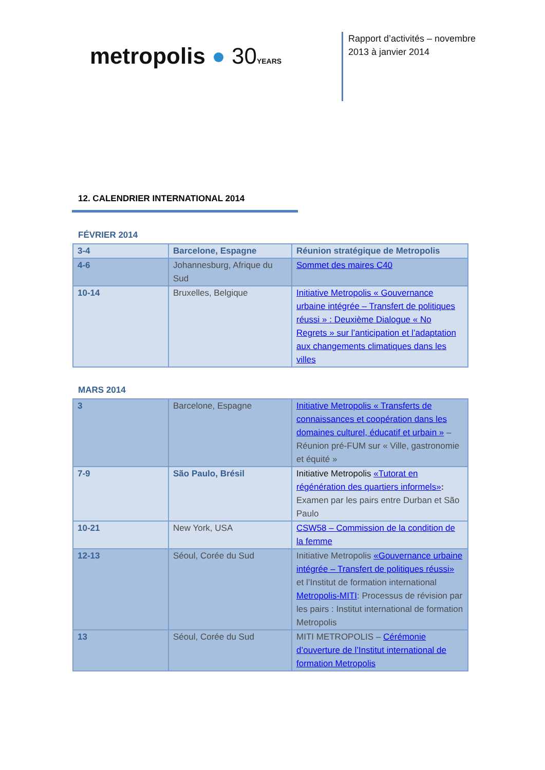metropolis ● 30 YEARS
Rapport d’activités – novembre
2013 à janvier 2014
12. CALENDRIER INTERNATIONAL 2014
FÉVRIER 2014
| 3-4 | Barcelone, Espagne | Réunion stratégique de Metropolis |
| 4-6 | Johannesburg, Afrique du Sud | Sommet des maires C40 |
| 10-14 | Bruxelles, Belgique | Initiative Metropolis « Gouvernance urbaine intégrée – Transfert de politiques réussi » : Deuxième Dialogue « No Regrets » sur l’anticipation et l’adaptation aux changements climatiques dans les villes |
MARS 2014
| 3 | Barcelone, Espagne | Initiative Metropolis « Transferts de connaissances et coopération dans les domaines culturel, éducatif et urbain » – Réunion pré-FUM sur « Ville, gastronomie et équité » |
| 7-9 | São Paulo, Brésil | Initiative Metropolis «Tutorat en régénération des quartiers informels» : Examen par les pairs entre Durban et São Paulo |
| 10-21 | New York, USA | CSW58 – Commission de la condition de la femme |
| 12-13 | Séoul, Corée du Sud | Initiative Metropolis «Gouvernance urbaine intégrée – Transfert de politiques réussi» et l’Institut de formation international Metropolis-MITI : Processus de révision par les pairs : Institut international de formation Metropolis |
| 13 | Séoul, Corée du Sud | MITI METROPOLIS – Cérémonie d’ouverture de l’Institut international de formation Metropolis |